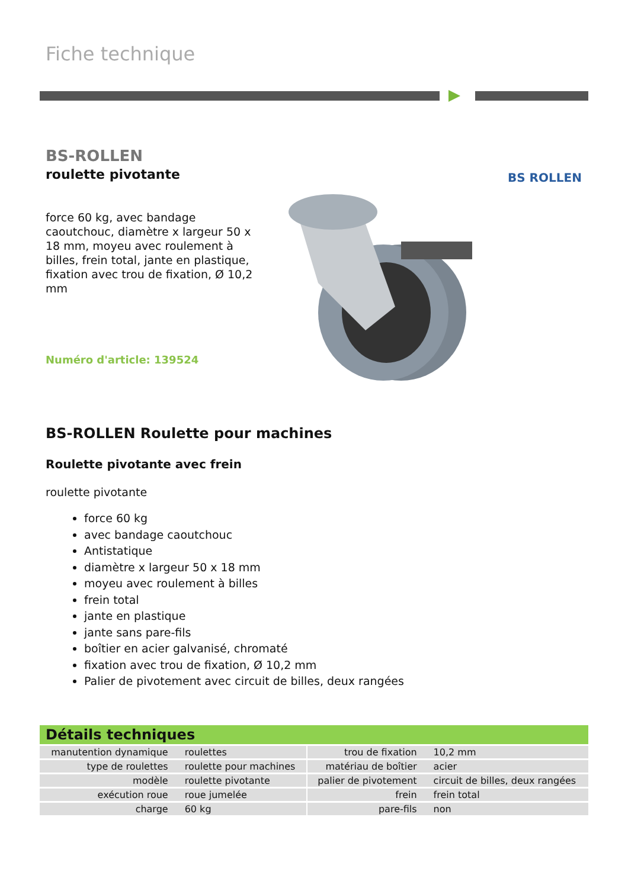Fiche technique
BS-ROLLEN
roulette pivotante
force 60 kg, avec bandage caoutchouc, diamètre x largeur 50 x 18 mm, moyeu avec roulement à billes, frein total, jante en plastique, fixation avec trou de fixation, Ø 10,2 mm
Numéro d'article: 139524
BS ROLLEN
BS-ROLLEN Roulette pour machines
Roulette pivotante avec frein
roulette pivotante
force 60 kg
avec bandage caoutchouc
Antistatique
diamètre x largeur 50 x 18 mm
moyeu avec roulement à billes
frein total
jante en plastique
jante sans pare-fils
boîtier en acier galvanisé, chromaté
fixation avec trou de fixation, Ø 10,2 mm
Palier de pivotement avec circuit de billes, deux rangées
Détails techniques
| manutention dynamique | roulettes | | trou de fixation | 10,2 mm |
| type de roulettes | roulette pour machines | | matériau de boîtier | acier |
| modèle | roulette pivotante | | palier de pivotement | circuit de billes, deux rangées |
| exécution roue | roue jumelée | | frein | frein total |
| charge | 60 kg | | pare-fils | non |